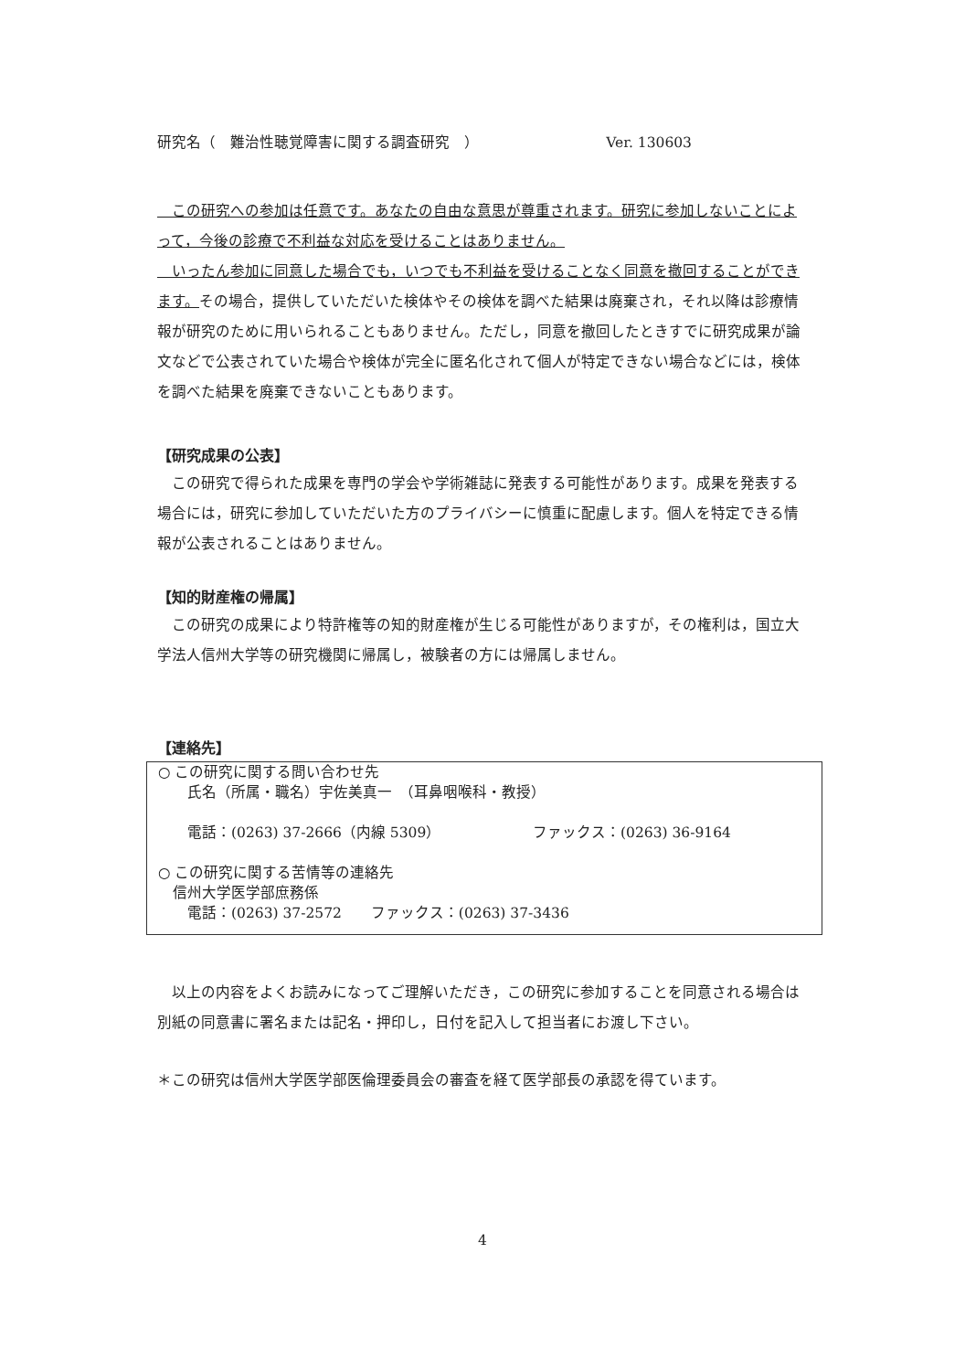研究名（　難治性聴覚障害に関する調査研究　） Ver. 130603
　この研究への参加は任意です。あなたの自由な意思が尊重されます。研究に参加しないことによって，今後の診療で不利益な対応を受けることはありません。
　いったん参加に同意した場合でも，いつでも不利益を受けることなく同意を撤回することができます。その場合，提供していただいた検体やその検体を調べた結果は廃棄され，それ以降は診療情報が研究のために用いられることもありません。ただし，同意を撤回したときすでに研究成果が論文などで公表されていた場合や検体が完全に匿名化されて個人が特定できない場合などには，検体を調べた結果を廃棄できないこともあります。
【研究成果の公表】
　この研究で得られた成果を専門の学会や学術雑誌に発表する可能性があります。成果を発表する場合には，研究に参加していただいた方のプライバシーに慎重に配慮します。個人を特定できる情報が公表されることはありません。
【知的財産権の帰属】
　この研究の成果により特許権等の知的財産権が生じる可能性がありますが，その権利は，国立大学法人信州大学等の研究機関に帰属し，被験者の方には帰属しません。
【連絡先】
○ この研究に関する問い合わせ先
　　氏名（所属・職名）宇佐美真一　（耳鼻咽喉科・教授）
　　電話：(0263) 37-2666（内線 5309） ファックス：(0263) 36-9164
○ この研究に関する苦情等の連絡先
　信州大学医学部庶務係
　　電話：(0263) 37-2572　　ファックス：(0263) 37-3436
　以上の内容をよくお読みになってご理解いただき，この研究に参加することを同意される場合は別紙の同意書に署名または記名・押印し，日付を記入して担当者にお渡し下さい。
＊この研究は信州大学医学部医倫理委員会の審査を経て医学部長の承認を得ています。
4